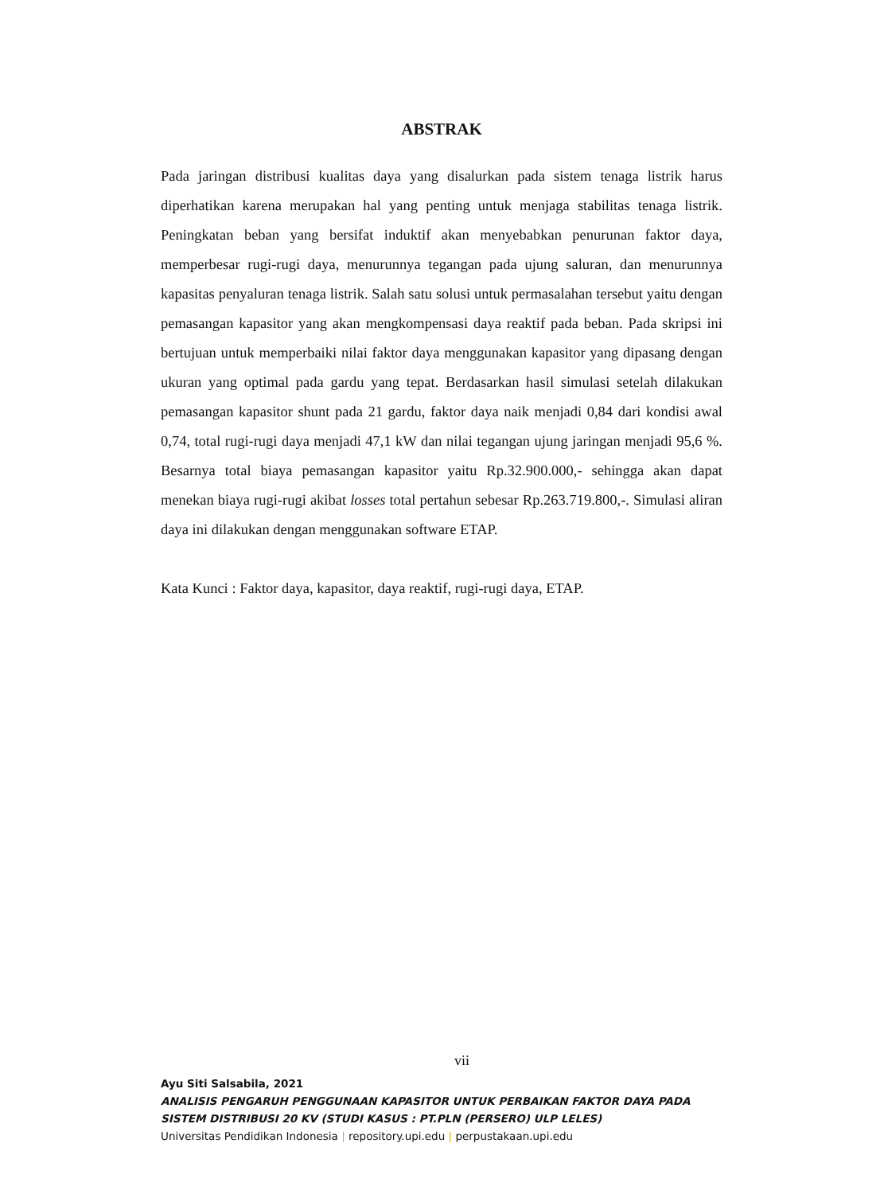ABSTRAK
Pada jaringan distribusi kualitas daya yang disalurkan pada sistem tenaga listrik harus diperhatikan karena merupakan hal yang penting untuk menjaga stabilitas tenaga listrik. Peningkatan beban yang bersifat induktif akan menyebabkan penurunan faktor daya, memperbesar rugi-rugi daya, menurunnya tegangan pada ujung saluran, dan menurunnya kapasitas penyaluran tenaga listrik. Salah satu solusi untuk permasalahan tersebut yaitu dengan pemasangan kapasitor yang akan mengkompensasi daya reaktif pada beban. Pada skripsi ini bertujuan untuk memperbaiki nilai faktor daya menggunakan kapasitor yang dipasang dengan ukuran yang optimal pada gardu yang tepat. Berdasarkan hasil simulasi setelah dilakukan pemasangan kapasitor shunt pada 21 gardu, faktor daya naik menjadi 0,84 dari kondisi awal 0,74, total rugi-rugi daya menjadi 47,1 kW dan nilai tegangan ujung jaringan menjadi 95,6 %. Besarnya total biaya pemasangan kapasitor yaitu Rp.32.900.000,- sehingga akan dapat menekan biaya rugi-rugi akibat losses total pertahun sebesar Rp.263.719.800,-. Simulasi aliran daya ini dilakukan dengan menggunakan software ETAP.
Kata Kunci : Faktor daya, kapasitor, daya reaktif, rugi-rugi daya, ETAP.
vii
Ayu Siti Salsabila, 2021
ANALISIS PENGARUH PENGGUNAAN KAPASITOR UNTUK PERBAIKAN FAKTOR DAYA PADA
SISTEM DISTRIBUSI 20 KV (STUDI KASUS : PT.PLN (PERSERO) ULP LELES)
Universitas Pendidikan Indonesia | repository.upi.edu | perpustakaan.upi.edu